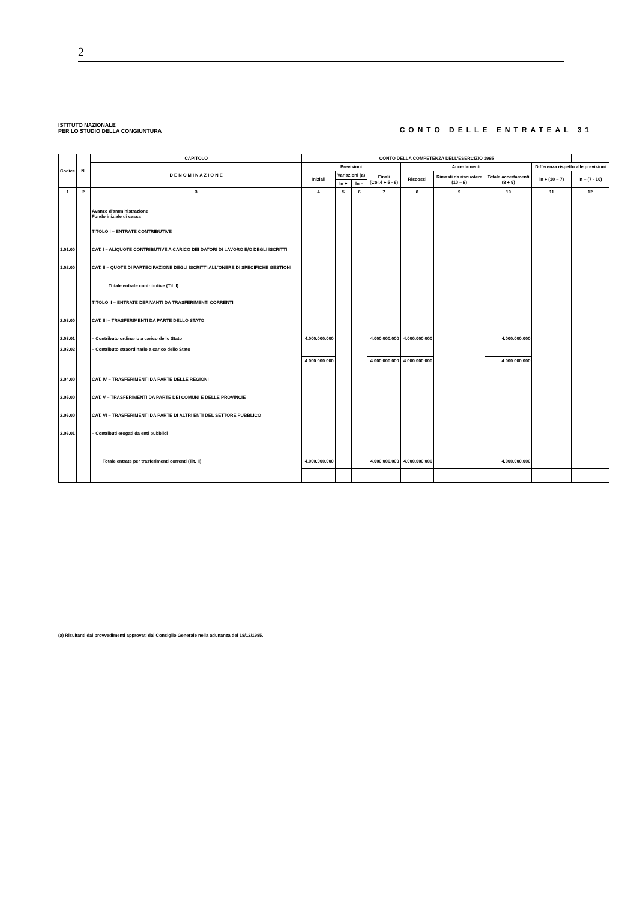2
ISTITUTO NAZIONALE
PER LO STUDIO DELLA CONGIUNTURA
CONTO DELLE ENTRATEAL 31
| Codice | N. | CAPITOLO | CONTO DELLA COMPETENZA DELL'ESERCIZIO 1985 | | | | | | | | |
| --- | --- | --- | --- | --- | --- | --- | --- | --- | --- | --- | --- |
| | | D E N O M I N A Z I O N E | Previsioni | | | | Accertamenti | | | Differenza rispetto alle previsioni | |
| | | | Iniziali | Variazioni (a) | | Finali (Col.4 + 5 - 6) | Riscossi | Rimasti da riscuotere (10 – 8) | Totale accertamenti (8 + 9) | in + (10 – 7) | In – (7 - 10) |
| | | | | In + | In – | | | | | | |
| 1 | 2 | 3 | 4 | 5 | 6 | 7 | 8 | 9 | 10 | 11 | 12 |
| | | Avanzo d'amministrazione Fondo iniziale di cassa | | | | | | | | | |
| | | TITOLO I – ENTRATE CONTRIBUTIVE | | | | | | | | | |
| 1.01.00 | | CAT. I – ALIQUOTE CONTRIBUTIVE A CARICO DEI DATORI DI LAVORO E/O DEGLI ISCRITTI | | | | | | | | | |
| 1.02.00 | | CAT. II – QUOTE DI PARTECIPAZIONE DEGLI ISCRITTI ALL'ONERE DI SPECIFICHE GESTIONI | | | | | | | | | |
| | | Totale entrate contributive (Tit. I) | | | | | | | | | |
| | | TITOLO II – ENTRATE DERIVANTI DA TRASFERIMENTI CORRENTI | | | | | | | | | |
| 2.03.00 | | CAT. III – TRASFERIMENTI DA PARTE DELLO STATO | | | | | | | | | |
| 2.03.01 | | – Contributo ordinario a carico dello Stato | 4.000.000.000 | | | 4.000.000.000 | 4.000.000.000 | | 4.000.000.000 | | |
| 2.03.02 | | – Contributo straordinario a carico dello Stato | | | | | | | | | |
| | | | 4.000.000.000 | | | 4.000.000.000 | 4.000.000.000 | | 4.000.000.000 | | |
| 2.04.00 | | CAT. IV – TRASFERIMENTI DA PARTE DELLE REGIONI | | | | | | | | | |
| 2.05.00 | | CAT. V – TRASFERIMENTI DA PARTE DEI COMUNI E DELLE PROVINCIE | | | | | | | | | |
| 2.06.00 | | CAT. VI – TRASFERIMENTI DA PARTE DI ALTRI ENTI DEL SETTORE PUBBLICO | | | | | | | | | |
| 2.06.01 | | – Contributi erogati da enti pubblici | | | | | | | | | |
| | | Totale entrate per trasferimenti correnti (Tit. II) | 4.000.000.000 | | | 4.000.000.000 | 4.000.000.000 | | 4.000.000.000 | | |
(a) Risultanti dai provvedimenti approvati dal Consiglio Generale nella adunanza del 18/12/1985.